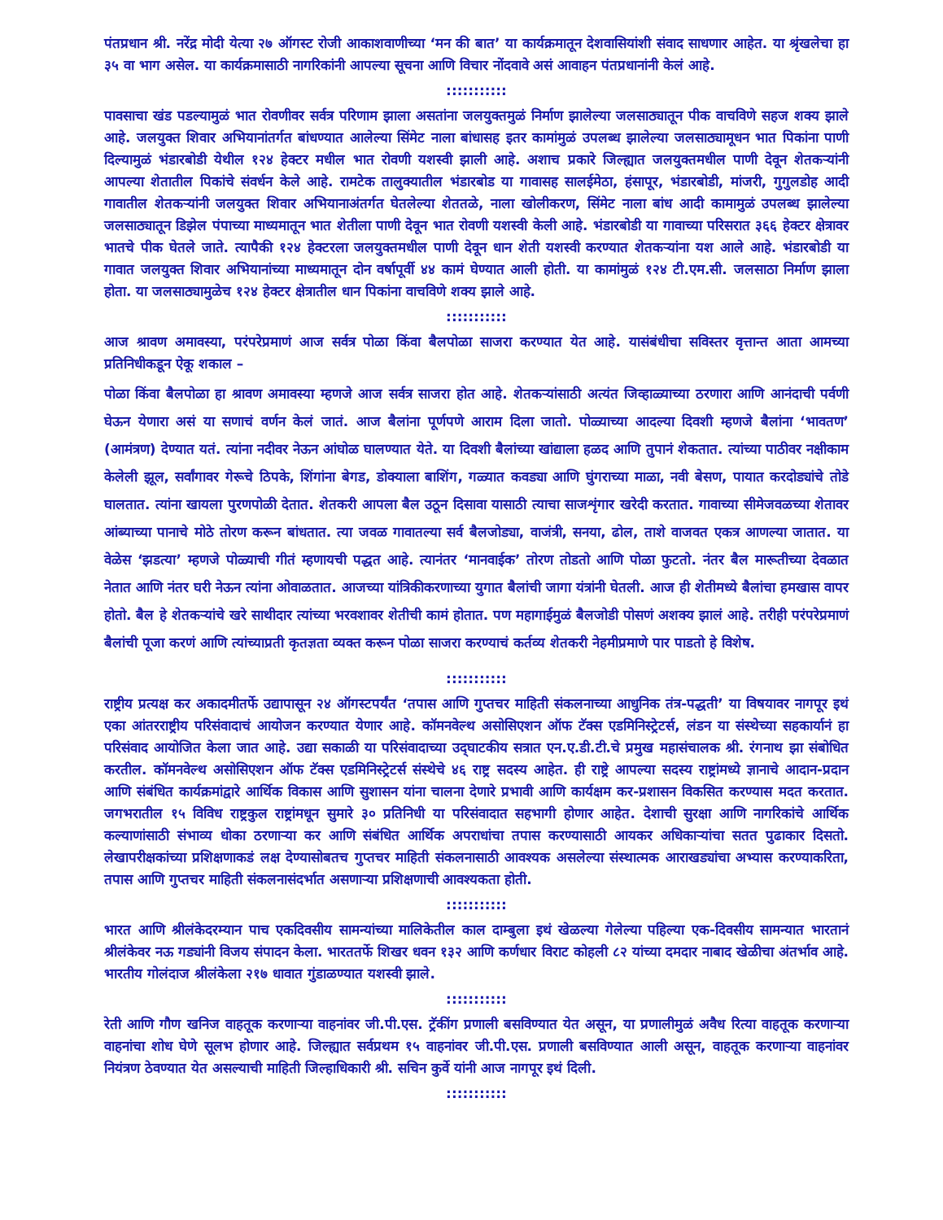पंतप्रधान श्री. नरेंद्र मोदी येत्या २७ ऑगस्ट रोजी आकाशवाणीच्या ‘मन की बात’ या कार्यक्रमातून देशवासियांशी संवाद साधणार आहेत. या श्रृंखलेचा हा ३५ वा भाग असेल. या कार्यक्रमासाठी नागरिकांनी आपल्या सूचना आणि विचार नोंदवावे असं आवाहन पंतप्रधानांनी केलं आहे.
:::::::::::
पावसाचा खंड पडल्यामुळं भात रोवणीवर सर्वत्र परिणाम झाला असतांना जलयुक्तमुळं निर्माण झालेल्या जलसाठ्यातून पीक वाचविणे सहज शक्य झाले आहे. जलयुक्त शिवार अभियानांतर्गत बांधण्यात आलेल्या सिंमेट नाला बांधासह इतर कामांमुळं उपलब्ध झालेल्या जलसाठ्यामूधन भात पिकांना पाणी दिल्यामुळं भंडारबोडी येथील १२४ हेक्टर मधील भात रोवणी यशस्वी झाली आहे. अशाच प्रकारे जिल्ह्यात जलयुक्तमधील पाणी देवून शेतकऱ्यांनी आपल्या शेतातील पिकांचे संवर्धन केले आहे. रामटेक तालुक्यातील भंडारबोड या गावासह सालईमेठा, हंसापूर, भंडारबोडी, मांजरी, गुगुलडोह आदी गावातील शेतकऱ्यांनी जलयुक्त शिवार अभियानाअंतर्गत घेतलेल्या शेततळे, नाला खोलीकरण, सिंमेट नाला बांध आदी कामामुळं उपलब्ध झालेल्या जलसाठ्यातून डिझेल पंपाच्या माध्यमातून भात शेतीला पाणी देवून भात रोवणी यशस्वी केली आहे. भंडारबोडी या गावाच्या परिसरात ३६६ हेक्टर क्षेत्रावर भातचे पीक घेतले जाते. त्यापैकी १२४ हेक्टरला जलयुक्तमधील पाणी देवून धान शेती यशस्वी करण्यात शेतकऱ्यांना यश आले आहे. भंडारबोडी या गावात जलयुक्त शिवार अभियानांच्या माध्यमातून दोन वर्षापूर्वी ४४ कामं घेण्यात आली होती. या कामांमुळं १२४ टी.एम.सी. जलसाठा निर्माण झाला होता. या जलसाठ्यामुळेच १२४ हेक्टर क्षेत्रातील धान पिकांना वाचविणे शक्य झाले आहे.
:::::::::::
आज श्रावण अमावस्या, परंपरेप्रमाणं आज सर्वत्र पोळा किंवा बैलपोळा साजरा करण्यात येत आहे. यासंबंधीचा सविस्तर वृत्तान्त आता आमच्या प्रतिनिधीकडून ऐकू शकाल –
पोळा किंवा बैलपोळा हा श्रावण अमावस्या म्हणजे आज सर्वत्र साजरा होत आहे. शेतकऱ्यांसाठी अत्यंत जिव्हाळ्याच्या ठरणारा आणि आनंदाची पर्वणी घेऊन येणारा असं या सणाचं वर्णन केलं जातं. आज बैलांना पूर्णपणे आराम दिला जातो. पोळ्याच्या आदल्या दिवशी म्हणजे बैलांना ‘भावतण’ (आमंत्रण) देण्यात यतं. त्यांना नदीवर नेऊन आंघोळ घालण्यात येते. या दिवशी बैलांच्या खांद्याला हळद आणि तुपानं शेकतात. त्यांच्या पाठीवर नक्षीकाम केलेली झूल, सर्वांगावर गेरूचे ठिपके, शिंगांना बेगड, डोक्याला बाशिंग, गळ्यात कवड्या आणि घुंगराच्या माळा, नवी बेसण, पायात करदोड्यांचे तोडे घालतात. त्यांना खायला पुरणपोळी देतात. शेतकरी आपला बैल उठून दिसावा यासाठी त्याचा साजशृंगार खरेदी करतात. गावाच्या सीमेजवळच्या शेतावर आंब्याच्या पानाचे मोठे तोरण करून बांधतात. त्या जवळ गावातल्या सर्व बैलजोड्या, वाजंत्री, सनया, ढोल, ताशे वाजवत एकत्र आणल्या जातात. या वेळेस ‘झडत्या’ म्हणजे पोळ्याची गीतं म्हणायची पद्धत आहे. त्यानंतर ‘मानवाईक’ तोरण तोडतो आणि पोळा फुटतो. नंतर बैल मारूतीच्या देवळात नेतात आणि नंतर घरी नेऊन त्यांना ओवाळतात. आजच्या यांत्रिकीकरणाच्या युगात बैलांची जागा यंत्रांनी घेतली. आज ही शेतीमध्ये बैलांचा हमखास वापर होतो. बैल हे शेतकऱ्यांचे खरे साथीदार त्यांच्या भरवशावर शेतीची कामं होतात. पण महागाईमुळं बैलजोडी पोसणं अशक्य झालं आहे. तरीही परंपरेप्रमाणं बैलांची पूजा करणं आणि त्यांच्याप्रती कृतज्ञता व्यक्त करून पोळा साजरा करण्याचं कर्तव्य शेतकरी नेहमीप्रमाणे पार पाडतो हे विशेष.
:::::::::::
राष्ट्रीय प्रत्यक्ष कर अकादमीतर्फे उद्यापासून २४ ऑगस्टपर्यंत ‘तपास आणि गुप्तचर माहिती संकलनाच्या आधुनिक तंत्र-पद्धती’ या विषयावर नागपूर इथं एका आंतरराष्ट्रीय परिसंवादाचं आयोजन करण्यात येणार आहे. कॉमनवेल्थ असोसिएशन ऑफ टॅक्स एडमिनिस्ट्रेटर्स, लंडन या संस्थेच्या सहकार्यानं हा परिसंवाद आयोजित केला जात आहे. उद्या सकाळी या परिसंवादाच्या उद्‌घाटकीय सत्रात एन.ए.डी.टी.चे प्रमुख महासंचालक श्री. रंगनाथ झा संबोधित करतील. कॉमनवेल्थ असोसिएशन ऑफ टॅक्स एडमिनिस्ट्रेटर्स संस्थेचे ४६ राष्ट्र सदस्य आहेत. ही राष्ट्रे आपल्या सदस्य राष्ट्रांमध्ये ज्ञानाचे आदान-प्रदान आणि संबंधित कार्यक्रमांद्वारे आर्थिक विकास आणि सुशासन यांना चालना देणारे प्रभावी आणि कार्यक्षम कर-प्रशासन विकसित करण्यास मदत करतात. जगभरातील १५ विविध राष्ट्रकुल राष्ट्रांमधून सुमारे ३० प्रतिनिधी या परिसंवादात सहभागी होणार आहेत. देशाची सुरक्षा आणि नागरिकांचे आर्थिक कल्याणांसाठी संभाव्य धोका ठरणाऱ्या कर आणि संबंधित आर्थिक अपराधांचा तपास करण्यासाठी आयकर अधिकाऱ्यांचा सतत पुढाकार दिसतो. लेखापरीक्षकांच्या प्रशिक्षणाकडं लक्ष देण्यासोबतच गुप्तचर माहिती संकलनासाठी आवश्यक असलेल्या संस्थात्मक आराखड्यांचा अभ्यास करण्याकरिता, तपास आणि गुप्तचर माहिती संकलनासंदर्भात असणाऱ्या प्रशिक्षणाची आवश्यकता होती.
:::::::::::
भारत आणि श्रीलंकेदरम्यान पाच एकदिवसीय सामन्यांच्या मालिकेतील काल दाम्बुला इथं खेळल्या गेलेल्या पहिल्या एक-दिवसीय सामन्यात भारतानं श्रीलंकेवर नऊ गड्यांनी विजय संपादन केला. भारततर्फे शिखर धवन १३२ आणि कर्णधार विराट कोहली ८२ यांच्या दमदार नाबाद खेळीचा अंतर्भाव आहे. भारतीय गोलंदाज श्रीलंकेला २१७ धावात गुंडाळण्यात यशस्वी झाले.
:::::::::::
रेती आणि गौण खनिज वाहतूक करणाऱ्या वाहनांवर जी.पी.एस. ट्रॅकींग प्रणाली बसविण्यात येत असून, या प्रणालीमुळं अवैध रित्या वाहतूक करणाऱ्या वाहनांचा शोध घेणे सूलभ होणार आहे. जिल्ह्यात सर्वप्रथम १५ वाहनांवर जी.पी.एस. प्रणाली बसविण्यात आली असून, वाहतूक करणाऱ्या वाहनांवर नियंत्रण ठेवण्यात येत असल्याची माहिती जिल्हाधिकारी श्री. सचिन कुर्वे यांनी आज नागपूर इथं दिली.
:::::::::::